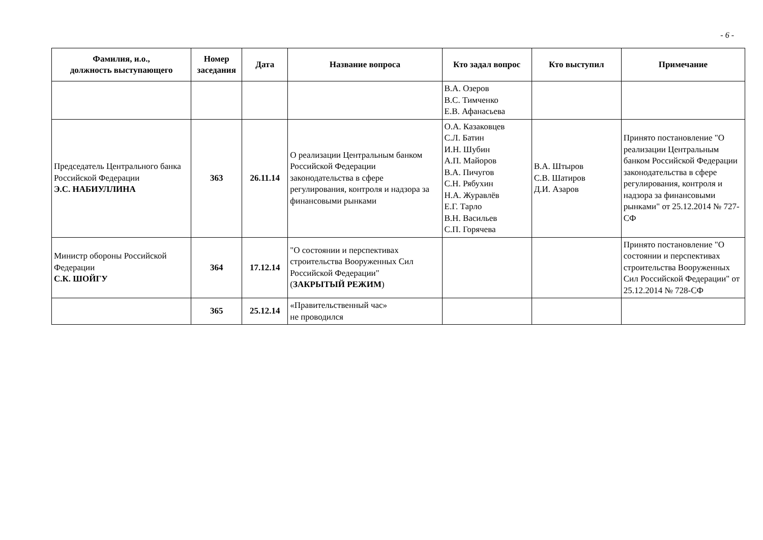- 6 -
| Фамилия, и.о., должность выступающего | Номер заседания | Дата | Название вопроса | Кто задал вопрос | Кто выступил | Примечание |
| --- | --- | --- | --- | --- | --- | --- |
| | | | | В.А. Озеров В.С. Тимченко Е.В. Афанасьева | | |
| Председатель Центрального банка Российской Федерации Э.С. НАБИУЛЛИНА | 363 | 26.11.14 | О реализации Центральным банком Российской Федерации законодательства в сфере регулирования, контроля и надзора за финансовыми рынками | О.А. Казаковцев С.Л. Батин И.Н. Шубин А.П. Майоров В.А. Пичугов С.Н. Рябухин Н.А. Журавлёв Е.Г. Тарло В.Н. Васильев С.П. Горячева | В.А. Штыров С.В. Шатиров Д.И. Азаров | Принято постановление "О реализации Центральным банком Российской Федерации законодательства в сфере регулирования, контроля и надзора за финансовыми рынками" от 25.12.2014 № 727-СФ |
| Министр обороны Российской Федерации С.К. ШОЙГУ | 364 | 17.12.14 | "О состоянии и перспективах строительства Вооруженных Сил Российской Федерации" ( ЗАКРЫТЫЙ РЕЖИМ ) | | | Принято постановление "О состоянии и перспективах строительства Вооруженных Сил Российской Федерации" от 25.12.2014 № 728-СФ |
| | 365 | 25.12.14 | «Правительственный час» не проводился | | | |